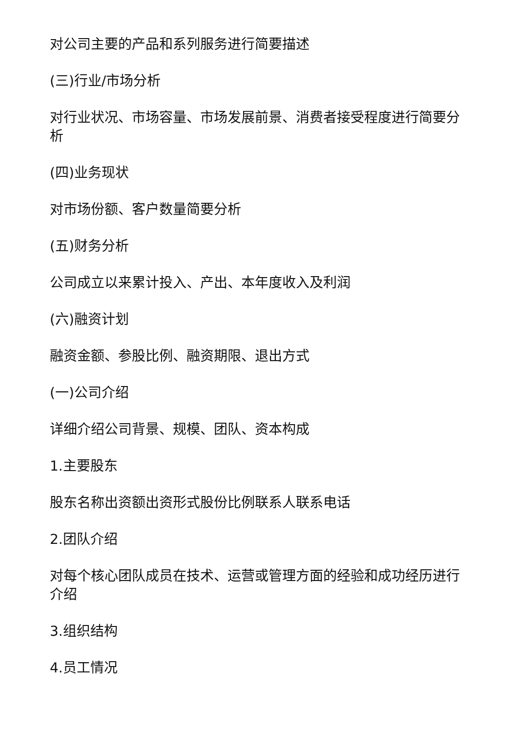对公司主要的产品和系列服务进行简要描述
(三)行业/市场分析
对行业状况、市场容量、市场发展前景、消费者接受程度进行简要分析
(四)业务现状
对市场份额、客户数量简要分析
(五)财务分析
公司成立以来累计投入、产出、本年度收入及利润
(六)融资计划
融资金额、参股比例、融资期限、退出方式
(一)公司介绍
详细介绍公司背景、规模、团队、资本构成
1.主要股东
股东名称出资额出资形式股份比例联系人联系电话
2.团队介绍
对每个核心团队成员在技术、运营或管理方面的经验和成功经历进行介绍
3.组织结构
4.员工情况